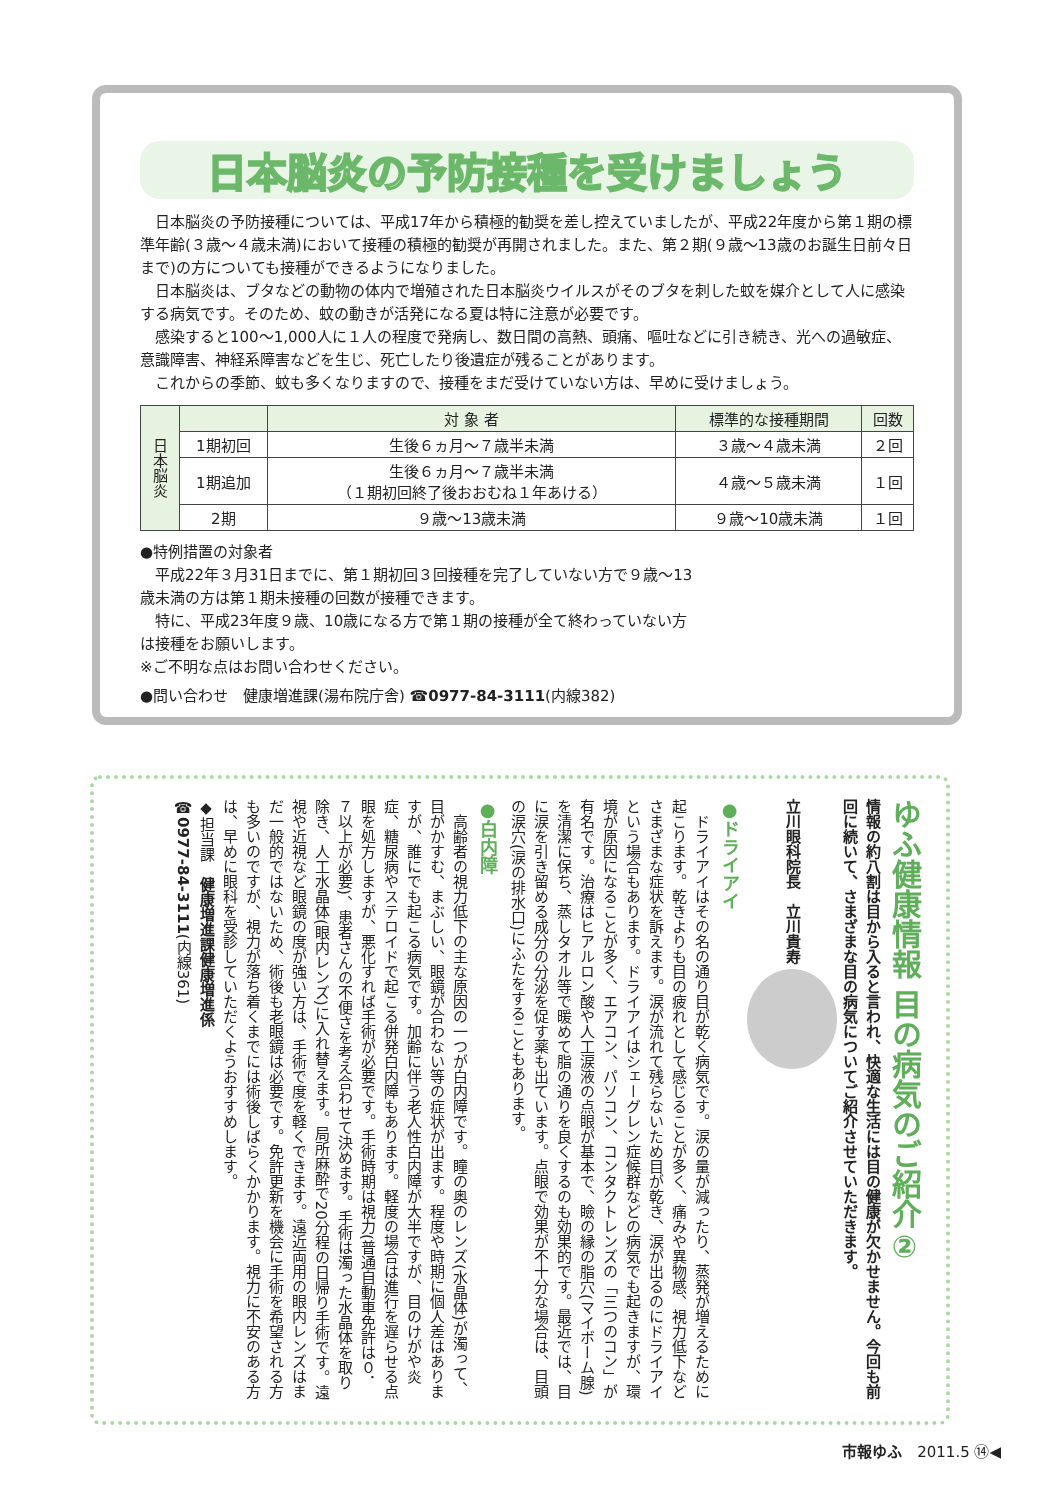日本脳炎の予防接種を受けましょう
　日本脳炎の予防接種については、平成17年から積極的勧奨を差し控えていましたが、平成22年度から第１期の標準年齢(３歳～４歳未満)において接種の積極的勧奨が再開されました。また、第２期(９歳～13歳のお誕生日前々日まで)の方についても接種ができるようになりました。
　日本脳炎は、ブタなどの動物の体内で増殖された日本脳炎ウイルスがそのブタを刺した蚊を媒介として人に感染する病気です。そのため、蚊の動きが活発になる夏は特に注意が必要です。
　感染すると100～1,000人に１人の程度で発病し、数日間の高熱、頭痛、嘔吐などに引き続き、光への過敏症、意識障害、神経系障害などを生じ、死亡したり後遺症が残ることがあります。
　これからの季節、蚊も多くなりますので、接種をまだ受けていない方は、早めに受けましょう。
| 日本脳炎 | | 対 象 者 | 標準的な接種期間 | 回数 |
| --- | --- | --- | --- | --- |
| | 1期初回 | 生後６ヵ月～７歳半未満 | ３歳～４歳未満 | ２回 |
| | 1期追加 | 生後６ヵ月～７歳半未満 （１期初回終了後おおむね１年あける） | ４歳～５歳未満 | １回 |
| | 2期 | ９歳～13歳未満 | ９歳～10歳未満 | １回 |
●特例措置の対象者
　平成22年３月31日までに、第１期初回３回接種を完了していない方で９歳～13歳未満の方は第１期未接種の回数が接種できます。
　特に、平成23年度９歳、10歳になる方で第１期の接種が全て終わっていない方は接種をお願いします。
※ご不明な点はお問い合わせください。
●問い合わせ　健康増進課(湯布院庁舎) ☎0977-84-3111(内線382)
ゆふ健康情報 目の病気のご紹介②
情報の約八割は目から入ると言われ、快適な生活には目の健康が欠かせません。今回も前回に続いて、さまざまな目の病気についてご紹介させていただきます。
立川眼科院長　立川貴寿
●ドライアイ
　ドライアイはその名の通り目が乾く病気です。涙の量が減ったり、蒸発が増えるために起こります。乾きよりも目の疲れとして感じることが多く、痛みや異物感、視力低下などさまざまな症状を訴えます。涙が流れて残らないため目が乾き、涙が出るのにドライアイという場合もあります。ドライアイはシェーグレン症候群などの病気でも起きますが、環境が原因になることが多く、エアコン、パソコン、コンタクトレンズの「三つのコン」が有名です。治療はヒアルロン酸や人工涙液の点眼が基本で、瞼の縁の脂穴(マイボーム腺)を清潔に保ち、蒸しタオル等で暖めて脂の通りを良くするのも効果的です。最近では、目に涙を引き留める成分の分泌を促す薬も出ています。点眼で効果が不十分な場合は、目頭の涙穴(涙の排水口)にふたをすることもあります。
●白内障
　高齢者の視力低下の主な原因の一つが白内障です。瞳の奥のレンズ(水晶体)が濁って、目がかすむ、まぶしい、眼鏡が合わない等の症状が出ます。程度や時期に個人差はありますが、誰にでも起こる病気です。加齢に伴う老人性白内障が大半ですが、目のけがや炎症、糖尿病やステロイドで起こる併発白内障もあります。軽度の場合は進行を遅らせる点眼を処方しますが、悪化すれば手術が必要です。手術時期は視力(普通自動車免許は０．７以上が必要)、患者さんの不便さを考え合わせて決めます。手術は濁った水晶体を取り除き、人工水晶体(眼内レンズ)に入れ替えます。局所麻酔で20分程の日帰り手術です。遠視や近視など眼鏡の度が強い方は、手術で度を軽くできます。遠近両用の眼内レンズはまだ一般的ではないため、術後も老眼鏡は必要です。免許更新を機会に手術を希望される方も多いのですが、視力が落ち着くまでには術後しばらくかかります。視力に不安のある方は、早めに眼科を受診していただくようおすすめします。
◆担当課　健康増進課健康増進係
☎0977-84-3111(内線361)
市報ゆふ　2011.5 ⑭◀